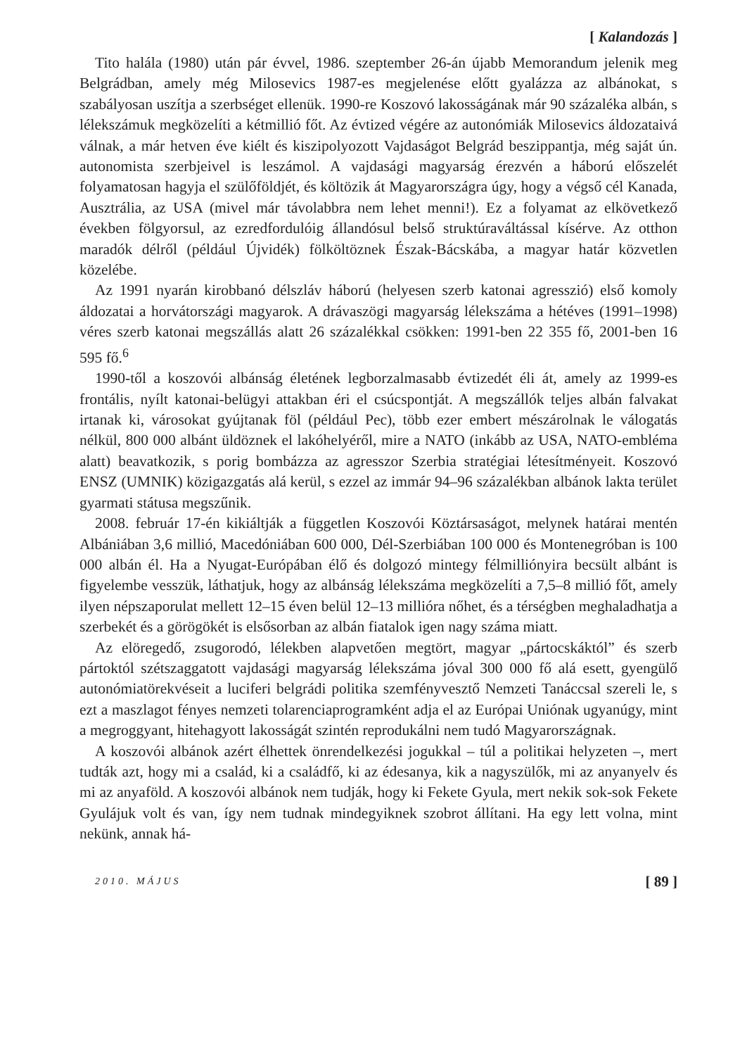[ Kalandozás ]
Tito halála (1980) után pár évvel, 1986. szeptember 26-án újabb Memorandum jelenik meg Belgrádban, amely még Milosevics 1987-es megjelenése előtt gyalázza az albánokat, s szabályosan uszítja a szerbséget ellenük. 1990-re Koszovó lakosságának már 90 százaléka albán, s lélekszámuk megközelíti a kétmillió főt. Az évtized végére az autonómiák Milosevics áldozataivá válnak, a már hetven éve kiélt és kiszipolyozott Vajdaságot Belgrád beszippantja, még saját ún. autonomista szerbjeivel is leszámol. A vajdasági magyarság érezvén a háború előszelét folyamatosan hagyja el szülőföldjét, és költözik át Magyarországra úgy, hogy a végső cél Kanada, Ausztrália, az USA (mivel már távolabbra nem lehet menni!). Ez a folyamat az elkövetkező években fölgyorsul, az ezredfordulóig állandósul belső struktúraváltással kísérve. Az otthon maradók délről (például Újvidék) fölköltöznek Észak-Bácskába, a magyar határ közvetlen közelébe.
Az 1991 nyarán kirobbanó délszláv háború (helyesen szerb katonai agresszió) első komoly áldozatai a horvátországi magyarok. A drávaszögi magyarság lélekszáma a hétéves (1991–1998) véres szerb katonai megszállás alatt 26 százalékkal csökken: 1991-ben 22 355 fő, 2001-ben 16 595 fő.<sup>6</sup>
1990-től a koszovói albánság életének legborzalmasabb évtizedét éli át, amely az 1999-es frontális, nyílt katonai-belügyi attakban éri el csúcspontját. A megszállók teljes albán falvakat irtanak ki, városokat gyújtanak föl (például Pec), több ezer embert mészárolnak le válogatás nélkül, 800 000 albánt üldöznek el lakóhelyéről, mire a NATO (inkább az USA, NATO-embléma alatt) beavatkozik, s porig bombázza az agresszor Szerbia stratégiai létesítményeit. Koszovó ENSZ (UMNIK) közigazgatás alá kerül, s ezzel az immár 94–96 százalékban albánok lakta terület gyarmati státusa megszűnik.
2008. február 17-én kikiáltják a független Koszovói Köztársaságot, melynek határai mentén Albániában 3,6 millió, Macedóniában 600 000, Dél-Szerbiában 100 000 és Montenegróban is 100 000 albán él. Ha a Nyugat-Európában élő és dolgozó mintegy félmilliónyira becsült albánt is figyelembe vesszük, láthatjuk, hogy az albánság lélekszáma megközelíti a 7,5–8 millió főt, amely ilyen népszaporulat mellett 12–15 éven belül 12–13 millióra nőhet, és a térségben meghaladhatja a szerbekét és a görögökét is elsősorban az albán fiatalok igen nagy száma miatt.
Az elöregedő, zsugorodó, lélekben alapvetően megtört, magyar „pártocskáktól” és szerb pártoktól szétszaggatott vajdasági magyarság lélekszáma jóval 300 000 fő alá esett, gyengülő autonómiatörekvéseit a luciferi belgrádi politika szemfényvesztő Nemzeti Tanáccsal szereli le, s ezt a maszlagot fényes nemzeti tolarenciaprogramként adja el az Európai Uniónak ugyanúgy, mint a megroggyant, hitehagyott lakosságát szintén reprodukálni nem tudó Magyarországnak.
A koszovói albánok azért élhettek önrendelkezési jogukkal – túl a politikai helyzeten –, mert tudták azt, hogy mi a család, ki a családfő, ki az édesanya, kik a nagyszülők, mi az anyanyelv és mi az anyaföld. A koszovói albánok nem tudják, hogy ki Fekete Gyula, mert nekik sok-sok Fekete Gyulájuk volt és van, így nem tudnak mindegyiknek szobrot állítani. Ha egy lett volna, mint nekünk, annak há-
2010. MÁJUS [ 89 ]